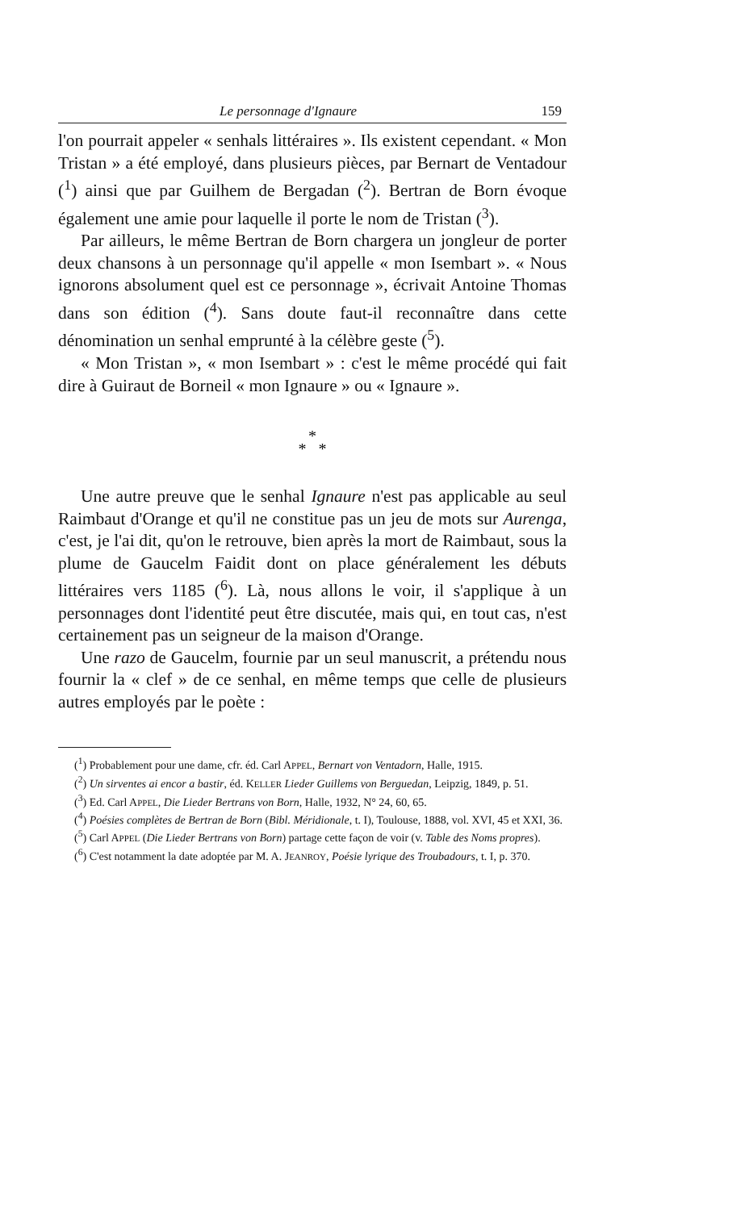Le personnage d'Ignaure 159
l'on pourrait appeler « senhals littéraires ». Ils existent cependant. « Mon Tristan » a été employé, dans plusieurs pièces, par Bernart de Ventadour (<sup>1</sup>) ainsi que par Guilhem de Bergadan (<sup>2</sup>). Bertran de Born évoque également une amie pour laquelle il porte le nom de Tristan (<sup>3</sup>).
Par ailleurs, le même Bertran de Born chargera un jongleur de porter deux chansons à un personnage qu'il appelle « mon Isembart ». « Nous ignorons absolument quel est ce personnage », écrivait Antoine Thomas dans son édition (<sup>4</sup>). Sans doute faut-il reconnaître dans cette dénomination un senhal emprunté à la célèbre geste (<sup>5</sup>).
« Mon Tristan », « mon Isembart » : c'est le même procédé qui fait dire à Guiraut de Borneil « mon Ignaure » ou « Ignaure ».
*
* *
Une autre preuve que le senhal Ignaure n'est pas applicable au seul Raimbaut d'Orange et qu'il ne constitue pas un jeu de mots sur Aurenga, c'est, je l'ai dit, qu'on le retrouve, bien après la mort de Raimbaut, sous la plume de Gaucelm Faidit dont on place généralement les débuts littéraires vers 1185 (<sup>6</sup>). Là, nous allons le voir, il s'applique à un personnages dont l'identité peut être discutée, mais qui, en tout cas, n'est certainement pas un seigneur de la maison d'Orange.
Une razo de Gaucelm, fournie par un seul manuscrit, a prétendu nous fournir la « clef » de ce senhal, en même temps que celle de plusieurs autres employés par le poète :
(<sup>1</sup>) Probablement pour une dame, cfr. éd. Carl APPEL, Bernart von Ventadorn, Halle, 1915.
(<sup>2</sup>) Un sirventes ai encor a bastir, éd. KELLER Lieder Guillems von Berguedan, Leipzig, 1849, p. 51.
(<sup>3</sup>) Ed. Carl APPEL, Die Lieder Bertrans von Born, Halle, 1932, N° 24, 60, 65.
(<sup>4</sup>) Poésies complètes de Bertran de Born (Bibl. Méridionale, t. I), Toulouse, 1888, vol. XVI, 45 et XXI, 36.
(<sup>5</sup>) Carl APPEL (Die Lieder Bertrans von Born) partage cette façon de voir (v. Table des Noms propres).
(<sup>6</sup>) C'est notamment la date adoptée par M. A. JEANROY, Poésie lyrique des Troubadours, t. I, p. 370.